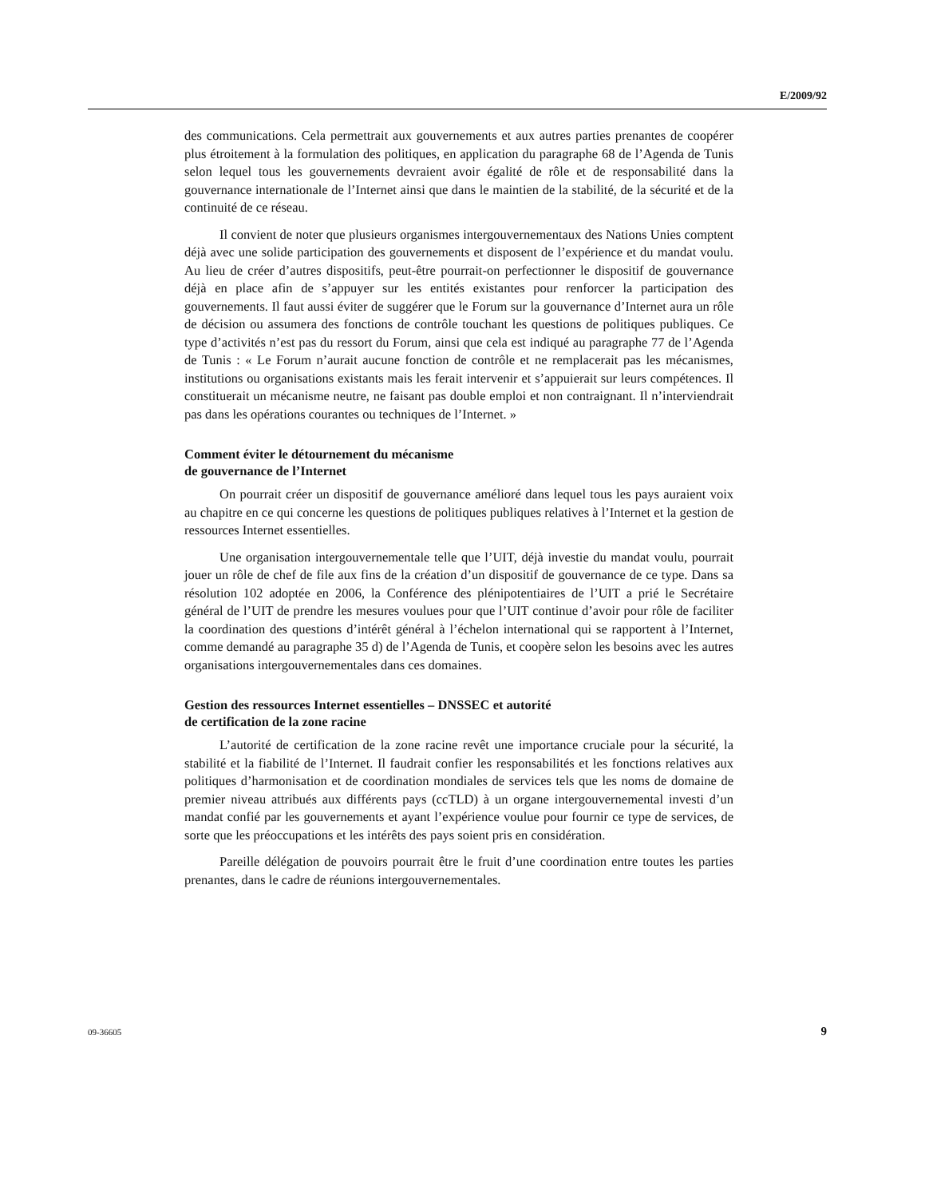E/2009/92
des communications. Cela permettrait aux gouvernements et aux autres parties prenantes de coopérer plus étroitement à la formulation des politiques, en application du paragraphe 68 de l’Agenda de Tunis selon lequel tous les gouvernements devraient avoir égalité de rôle et de responsabilité dans la gouvernance internationale de l’Internet ainsi que dans le maintien de la stabilité, de la sécurité et de la continuité de ce réseau.
Il convient de noter que plusieurs organismes intergouvernementaux des Nations Unies comptent déjà avec une solide participation des gouvernements et disposent de l’expérience et du mandat voulu. Au lieu de créer d’autres dispositifs, peut-être pourrait-on perfectionner le dispositif de gouvernance déjà en place afin de s’appuyer sur les entités existantes pour renforcer la participation des gouvernements. Il faut aussi éviter de suggérer que le Forum sur la gouvernance d’Internet aura un rôle de décision ou assumera des fonctions de contrôle touchant les questions de politiques publiques. Ce type d’activités n’est pas du ressort du Forum, ainsi que cela est indiqué au paragraphe 77 de l’Agenda de Tunis : « Le Forum n’aurait aucune fonction de contrôle et ne remplacerait pas les mécanismes, institutions ou organisations existants mais les ferait intervenir et s’appuierait sur leurs compétences. Il constituerait un mécanisme neutre, ne faisant pas double emploi et non contraignant. Il n’interviendrait pas dans les opérations courantes ou techniques de l’Internet. »
Comment éviter le détournement du mécanisme
de gouvernance de l’Internet
On pourrait créer un dispositif de gouvernance amélioré dans lequel tous les pays auraient voix au chapitre en ce qui concerne les questions de politiques publiques relatives à l’Internet et la gestion de ressources Internet essentielles.
Une organisation intergouvernementale telle que l’UIT, déjà investie du mandat voulu, pourrait jouer un rôle de chef de file aux fins de la création d’un dispositif de gouvernance de ce type. Dans sa résolution 102 adoptée en 2006, la Conférence des plénipotentiaires de l’UIT a prié le Secrétaire général de l’UIT de prendre les mesures voulues pour que l’UIT continue d’avoir pour rôle de faciliter la coordination des questions d’intérêt général à l’échelon international qui se rapportent à l’Internet, comme demandé au paragraphe 35 d) de l’Agenda de Tunis, et coopère selon les besoins avec les autres organisations intergouvernementales dans ces domaines.
Gestion des ressources Internet essentielles – DNSSEC et autorité
de certification de la zone racine
L’autorité de certification de la zone racine revêt une importance cruciale pour la sécurité, la stabilité et la fiabilité de l’Internet. Il faudrait confier les responsabilités et les fonctions relatives aux politiques d’harmonisation et de coordination mondiales de services tels que les noms de domaine de premier niveau attribués aux différents pays (ccTLD) à un organe intergouvernemental investi d’un mandat confié par les gouvernements et ayant l’expérience voulue pour fournir ce type de services, de sorte que les préoccupations et les intérêts des pays soient pris en considération.
Pareille délégation de pouvoirs pourrait être le fruit d’une coordination entre toutes les parties prenantes, dans le cadre de réunions intergouvernementales.
09-36605 9